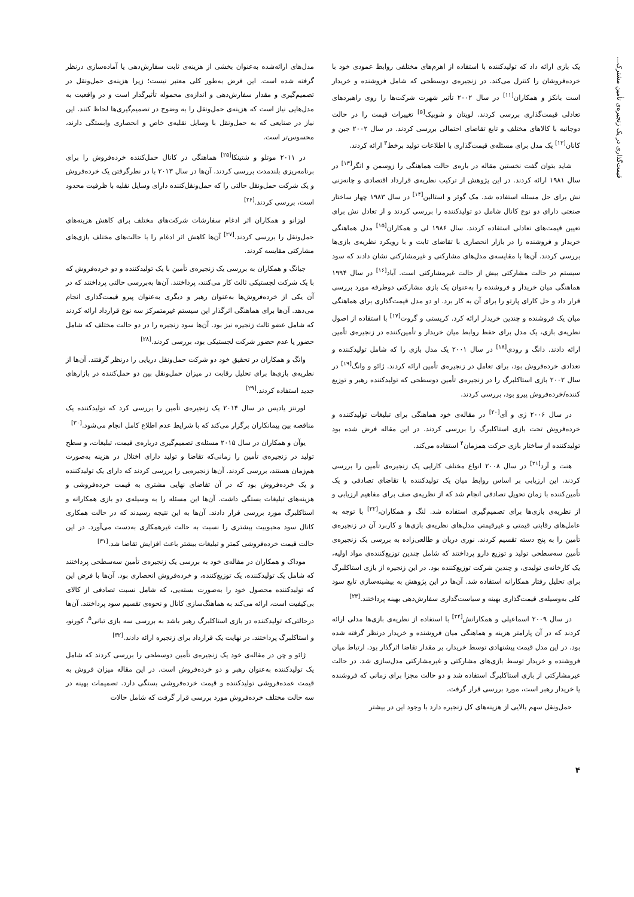قیمت‌گذاری در یک زنجیره‌ی تأمین مشترک...
یک بازی ارائه داد که تولیدکننده با استفاده از اهرم‌های مختلفی روابط عمودی خود با خرده‌فروشان را کنترل می‌کند. در زنجیره‌ی دوسطحی که شامل فروشنده و خریدار است بانکز و همکاران<sup>[۱۱]</sup> در سال ۲۰۰۲ تأثیر شهرت شرکت‌ها را روی راهبردهای تعادلی قیمت‌گذاری بررسی کردند. لویتان و شوبیک<sup>[۵]</sup> تغییرات قیمت را در حالت دوجانبه با کالاهای مختلف و تابع تقاضای احتمالی بررسی کردند. در سال ۲۰۰۲ جین و کانان<sup>[۱۲]</sup> یک مدل برای مسئله‌ی قیمت‌گذاری با اطلاعات تولید برخط<sup>۳</sup> ارائه کردند.
شاید بتوان گفت نخستین مقاله در باره‌ی حالت هماهنگی را زوسمن و اتگر<sup>[۱۳]</sup> در سال ۱۹۸۱ ارائه کردند. در این پژوهش از ترکیب نظریه‌ی قرارداد اقتصادی و چانه‌زنی نش برای حل مسئله استفاده شد. مک گوئر و استالین<sup>[۱۴]</sup> در سال ۱۹۸۳ چهار ساختار صنعتی دارای دو نوع کانال شامل دو تولیدکننده را بررسی کردند و از تعادل نش برای تعیین قیمت‌های تعادلی استفاده کردند. سال ۱۹۸۶ لی و همکاران<sup>[۱۵]</sup> مدل هماهنگی خریدار و فروشنده را در بازار انحصاری با تقاضای ثابت و با رویکرد نظریه‌ی بازی‌ها بررسی کردند. آن‌ها با مقایسه‌ی مدل‌های مشارکتی و غیرمشارکتی نشان دادند که سود سیستم در حالت مشارکتی بیش از حالت غیرمشارکتی است. آباد<sup>[۱۶]</sup> در سال ۱۹۹۴ هماهنگی میان خریدار و فروشنده را به‌عنوان یک بازی مشارکتی دوطرفه مورد بررسی قرار داد و حل کارای پارتو را برای آن به کار برد. او دو مدل قیمت‌گذاری برای هماهنگی میان یک فروشنده و چندین خریدار ارائه کرد. کریستی و گروت<sup>[۱۷]</sup> با استفاده از اصول نظریه‌ی بازی، یک مدل برای حفظ روابط میان خریدار و تأمین‌کننده در زنجیره‌ی تأمین ارائه دادند. دانگ و رودی<sup>[۱۸]</sup> در سال ۲۰۰۱ یک مدل بازی را که شامل تولیدکننده و تعدادی خرده‌فروش بود، برای تعامل در زنجیره‌ی تأمین ارائه کردند. ژائو و وانگ<sup>[۱۹]</sup> در سال ۲۰۰۲ بازی استاکلبرگ را در زنجیره‌ی تأمین دوسطحی که تولیدکننده رهبر و توزیع کننده/خرده‌فروش پیرو بود، بررسی کردند.
در سال ۲۰۰۶ ژی و آی<sup>[۲۰]</sup> در مقاله‌ی خود هماهنگی برای تبلیغات تولیدکننده و خرده‌فروش تحت بازی استاکلبرگ را بررسی کردند. در این مقاله فرض شده بود تولیدکننده از ساختار بازی حرکت همزمان<sup>۴</sup> استفاده می‌کند.
هنت و آرد<sup>[۲۱]</sup> در سال ۲۰۰۸ انواع مختلف کارایی یک زنجیره‌ی تأمین را بررسی کردند. این ارزیابی بر اساس روابط میان یک تولیدکننده با تقاضای تصادفی و یک تأمین‌کننده با زمان تحویل تصادفی انجام شد که از نظریه‌ی صف برای مفاهیم ارزیابی و از نظریه‌ی بازی‌ها برای تصمیم‌گیری استفاده شد. لنگ و همکاران،<sup>[۲۲]</sup> با توجه به عامل‌های رقابتی قیمتی و غیرقیمتی مدل‌های نظریه‌ی بازی‌ها و کاربرد آن در زنجیره‌ی تأمین را به پنج دسته تقسیم کردند. نوری دریان و طالعی‌زاده به بررسی یک زنجیره‌ی تأمین سه‌سطحی تولید و توزیع دارو پرداختند که شامل چندین توزیع‌کننده‌ی مواد اولیه، یک کارخانه‌ی تولیدی، و چندین شرکت توزیع‌کننده بود. در این زنجیره از بازی استاکلبرگ برای تحلیل رفتار همکارانه استفاده شد. آن‌ها در این پژوهش به بیشینه‌سازی تابع سود کلی به‌وسیله‌ی قیمت‌گذاری بهینه و سیاست‌گذاری سفارش‌دهی بهینه پرداختند.<sup>[۲۳]</sup>
در سال ۲۰۰۹ اسماعیلی و همکارانش<sup>[۲۴]</sup> با استفاده از نظریه‌ی بازی‌ها مدلی ارائه کردند که در آن پارامتر هزینه و هماهنگی میان فروشنده و خریدار درنظر گرفته شده بود. در این مدل قیمت پیشنهادی توسط خریدار، بر مقدار تقاضا اثرگذار بود. ارتباط میان فروشنده و خریدار توسط بازی‌های مشارکتی و غیرمشارکتی مدل‌سازی شد. در حالت غیرمشارکتی از بازی استاکلبرگ استفاده شد و دو حالت مجزا برای زمانی که فروشنده یا خریدار رهبر است، مورد بررسی قرار گرفت.
حمل‌ونقل سهم بالایی از هزینه‌های کل زنجیره دارد با وجود این در بیشتر
مدل‌های ارائه‌شده به‌عنوان بخشی از هزینه‌ی ثابت سفارش‌دهی یا آماده‌سازی درنظر گرفته شده است. این فرض به‌طور کلی معتبر نیست؛ زیرا هزینه‌ی حمل‌ونقل در تصمیم‌گیری و مقدار سفارش‌دهی و اندازه‌ی محموله تأثیرگذار است و در واقعیت به مدل‌هایی نیاز است که هزینه‌ی حمل‌ونقل را به وضوح در تصمیم‌گیری‌ها لحاظ کنند. این نیاز در صنایعی که به حمل‌ونقل با وسایل نقلیه‌ی خاص و انحصاری وابستگی دارند، محسوس‌تر است.
در ۲۰۱۱ موتلو و شتینکا<sup>[۲۵]</sup> هماهنگی در کانال حمل‌کننده خرده‌فروش را برای برنامه‌ریزی بلندمدت بررسی کردند. آن‌ها در سال ۲۰۱۳ با در نظرگرفتن یک خرده‌فروش و یک شرکت حمل‌ونقل حالتی را که حمل‌ونقل‌کننده دارای وسایل نقلیه با ظرفیت محدود است، بررسی کردند.<sup>[۲۶]</sup>
لوزانو و همکاران اثر ادغام سفارشات شرکت‌های مختلف برای کاهش هزینه‌های حمل‌ونقل را بررسی کردند.<sup>[۲۷]</sup> آن‌ها کاهش اثر ادغام را با حالت‌های مختلف بازی‌های مشارکتی مقایسه کردند.
جیانگ و همکاران به بررسی یک زنجیره‌ی تأمین با یک تولیدکننده و دو خرده‌فروش که با یک شرکت لجستیکی ثالث کار می‌کنند، پرداختند. آن‌ها به‌بررسی حالتی پرداختند که در آن یکی از خرده‌فروش‌ها به‌عنوان رهبر و دیگری به‌عنوان پیرو قیمت‌گذاری انجام می‌دهد. آن‌ها برای هماهنگی اثرگذار این سیستم غیرمتمرکز سه نوع قرارداد ارائه کردند که شامل عضو ثالث زنجیره نیز بود. آن‌ها سود زنجیره را در دو حالت مختلف که شامل حضور یا عدم حضور شرکت لجستیکی بود، بررسی کردند.<sup>[۲۸]</sup>
وانگ و همکاران در تحقیق خود دو شرکت حمل‌ونقل دریایی را درنظر گرفتند. آن‌ها از نظریه‌ی بازی‌ها برای تحلیل رقابت در میزان حمل‌ونقل بین دو حمل‌کننده در بازارهای جدید استفاده کردند.<sup>[۲۹]</sup>
لورنتز یادیس در سال ۲۰۱۴ یک زنجیره‌ی تأمین را بررسی کرد که تولیدکننده یک مناقصه بین پیمانکاران برگزار می‌کند که با شرایط عدم اطلاع کامل انجام می‌شود.<sup>[۳۰]</sup>
یوآن و همکاران در سال ۲۰۱۵ مسئله‌ی تصمیم‌گیری درباره‌ی قیمت، تبلیغات، و سطح تولید در زنجیره‌ی تأمین را زمانی‌که تقاضا و تولید دارای اختلال در هزینه به‌صورت هم‌زمان هستند، بررسی کردند. آن‌ها زنجیره‌یی را بررسی کردند که دارای یک تولیدکننده و یک خرده‌فروش بود که در آن تقاضای نهایی مشتری به قیمت خرده‌فروشی و هزینه‌های تبلیغات بستگی داشت. آن‌ها این مسئله را به وسیله‌ی دو بازی همکارانه و استاکلبرگ مورد بررسی قرار دادند. آن‌ها به این نتیجه رسیدند که در حالت همکاری کانال سود محبوبیت بیشتری را نسبت به حالت غیرهمکاری به‌دست می‌آورد. در این حالت قیمت خرده‌فروشی کمتر و تبلیغات بیشتر باعث افزایش تقاضا شد.<sup>[۳۱]</sup>
موداک و همکاران در مقاله‌ی خود به بررسی یک زنجیره‌ی تأمین سه‌سطحی پرداختند که شامل یک تولیدکننده، یک توزیع‌کننده، و خرده‌فروش انحصاری بود. آن‌ها با فرض این که تولیدکننده محصول خود را به‌صورت بسته‌یی، که شامل نسبت تصادفی از کالای بی‌کیفیت است، ارائه می‌کند به هماهنگ‌سازی کانال و نحوه‌ی تقسیم سود پرداختند. آن‌ها درحالتی‌که تولیدکننده در بازی استاکلبرگ رهبر باشد به بررسی سه بازی تبانی<sup>۵</sup>، کورنو، و استاکلبرگ پرداختند. در نهایت یک قرارداد برای زنجیره ارائه دادند.<sup>[۳۲]</sup>
ژائو و چن در مقاله‌ی خود یک زنجیره‌ی تأمین دوسطحی را بررسی کردند که شامل یک تولیدکننده به‌عنوان رهبر و دو خرده‌فروش است. در این مقاله میزان فروش به قیمت عمده‌فروشی تولیدکننده و قیمت خرده‌فروشی بستگی دارد. تصمیمات بهینه در سه حالت مختلف خرده‌فروش مورد بررسی قرار گرفت که شامل حالات
۴